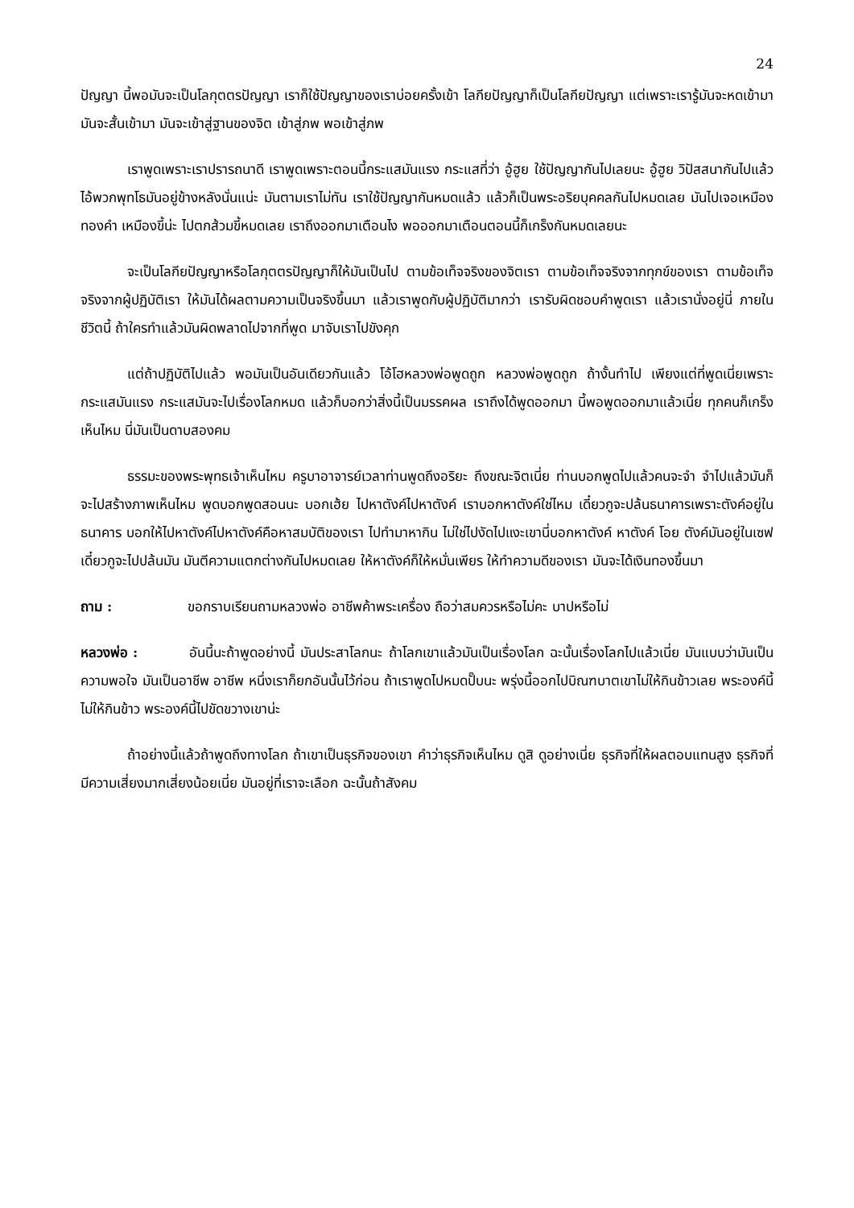24
ปัญญา นี้พอมันจะเป็นโลกุตตรปัญญา เราก็ใช้ปัญญาของเราบ่อยครั้งเข้า โลกียปัญญาก็เป็นโลกียปัญญา แต่เพราะเรารู้มันจะหดเข้ามา มันจะสั้นเข้ามา มันจะเข้าสู่ฐานของจิต เข้าสู่ภพ พอเข้าสู่ภพ
เราพูดเพราะเราปรารถนาดี เราพูดเพราะตอนนี้กระแสมันแรง กระแสที่ว่า อู้ฮูย ใช้ปัญญากันไปเลยนะ อู้ฮูย วิปัสสนากันไปแล้ว ไอ้พวกพุทโธมันอยู่ข้างหลังนั่นแน่ะ มันตามเราไม่ทัน เราใช้ปัญญากันหมดแล้ว แล้วก็เป็นพระอริยบุคคลกันไปหมดเลย มันไปเจอเหมืองทองคำ เหมืองขี้น่ะ ไปตกส้วมขี้หมดเลย เราถึงออกมาเตือนไง พอออกมาเตือนตอนนี้ก็เกร็งกันหมดเลยนะ
จะเป็นโลกียปัญญาหรือโลกุตตรปัญญาก็ให้มันเป็นไป ตามข้อเท็จจริงของจิตเรา ตามข้อเท็จจริงจากทุกข์ของเรา ตามข้อเท็จจริงจากผู้ปฏิบัติเรา ให้มันได้ผลตามความเป็นจริงขึ้นมา แล้วเราพูดกับผู้ปฏิบัติมากว่า เรารับผิดชอบคำพูดเรา แล้วเรานั่งอยู่นี่ ภายในชีวิตนี้ ถ้าใครทำแล้วมันผิดพลาดไปจากที่พูด มาจับเราไปขังคุก
แต่ถ้าปฏิบัติไปแล้ว พอมันเป็นอันเดียวกันแล้ว โอ้โฮหลวงพ่อพูดถูก หลวงพ่อพูดถูก ถ้างั้นทำไป เพียงแต่ที่พูดเนี่ยเพราะกระแสมันแรง กระแสมันจะไปเรื่องโลกหมด แล้วก็บอกว่าสิ่งนี้เป็นมรรคผล เราถึงได้พูดออกมา นี้พอพูดออกมาแล้วเนี่ย ทุกคนก็เกร็งเห็นไหม นี่มันเป็นดาบสองคม
ธรรมะของพระพุทธเจ้าเห็นไหม ครูบาอาจารย์เวลาท่านพูดถึงอริยะ ถึงขณะจิตเนี่ย ท่านบอกพูดไปแล้วคนจะจำ จำไปแล้วมันก็จะไปสร้างภาพเห็นไหม พูดบอกพูดสอนนะ บอกเฮ้ย ไปหาตังค์ไปหาตังค์ เราบอกหาตังค์ใช่ไหม เดี๋ยวกูจะปล้นธนาคารเพราะตังค์อยู่ในธนาคาร บอกให้ไปหาตังค์ไปหาตังค์คือหาสมบัติของเรา ไปทำมาหากิน ไม่ใช่ไปงัดไปแงะเขานี่บอกหาตังค์ หาตังค์ โอย ตังค์มันอยู่ในเซฟ เดี๋ยวกูจะไปปล้นมัน มันตีความแตกต่างกันไปหมดเลย ให้หาตังค์ก็ให้หมั่นเพียร ให้ทำความดีของเรา มันจะได้เงินทองขึ้นมา
ถาม : ขอกราบเรียนถามหลวงพ่อ อาชีพค้าพระเครื่อง ถือว่าสมควรหรือไม่คะ บาปหรือไม่
หลวงพ่อ : อันนี้นะถ้าพูดอย่างนี้ มันประสาโลกนะ ถ้าโลกเขาแล้วมันเป็นเรื่องโลก ฉะนั้นเรื่องโลกไปแล้วเนี่ย มันแบบว่ามันเป็นความพอใจ มันเป็นอาชีพ อาชีพ หนึ่งเราก็ยกอันนั้นไว้ก่อน ถ้าเราพูดไปหมดปั๊บนะ พรุ่งนี้ออกไปบิณฑบาตเขาไม่ให้กินข้าวเลย พระองค์นี้ไม่ให้กินข้าว พระองค์นี้ไปขัดขวางเขาน่ะ
ถ้าอย่างนี้แล้วถ้าพูดถึงทางโลก ถ้าเขาเป็นธุรกิจของเขา คำว่าธุรกิจเห็นไหม ดูสิ ดูอย่างเนี่ย ธุรกิจที่ให้ผลตอบแทนสูง ธุรกิจที่มีความเสี่ยงมากเสี่ยงน้อยเนี่ย มันอยู่ที่เราจะเลือก ฉะนั้นถ้าสังคม